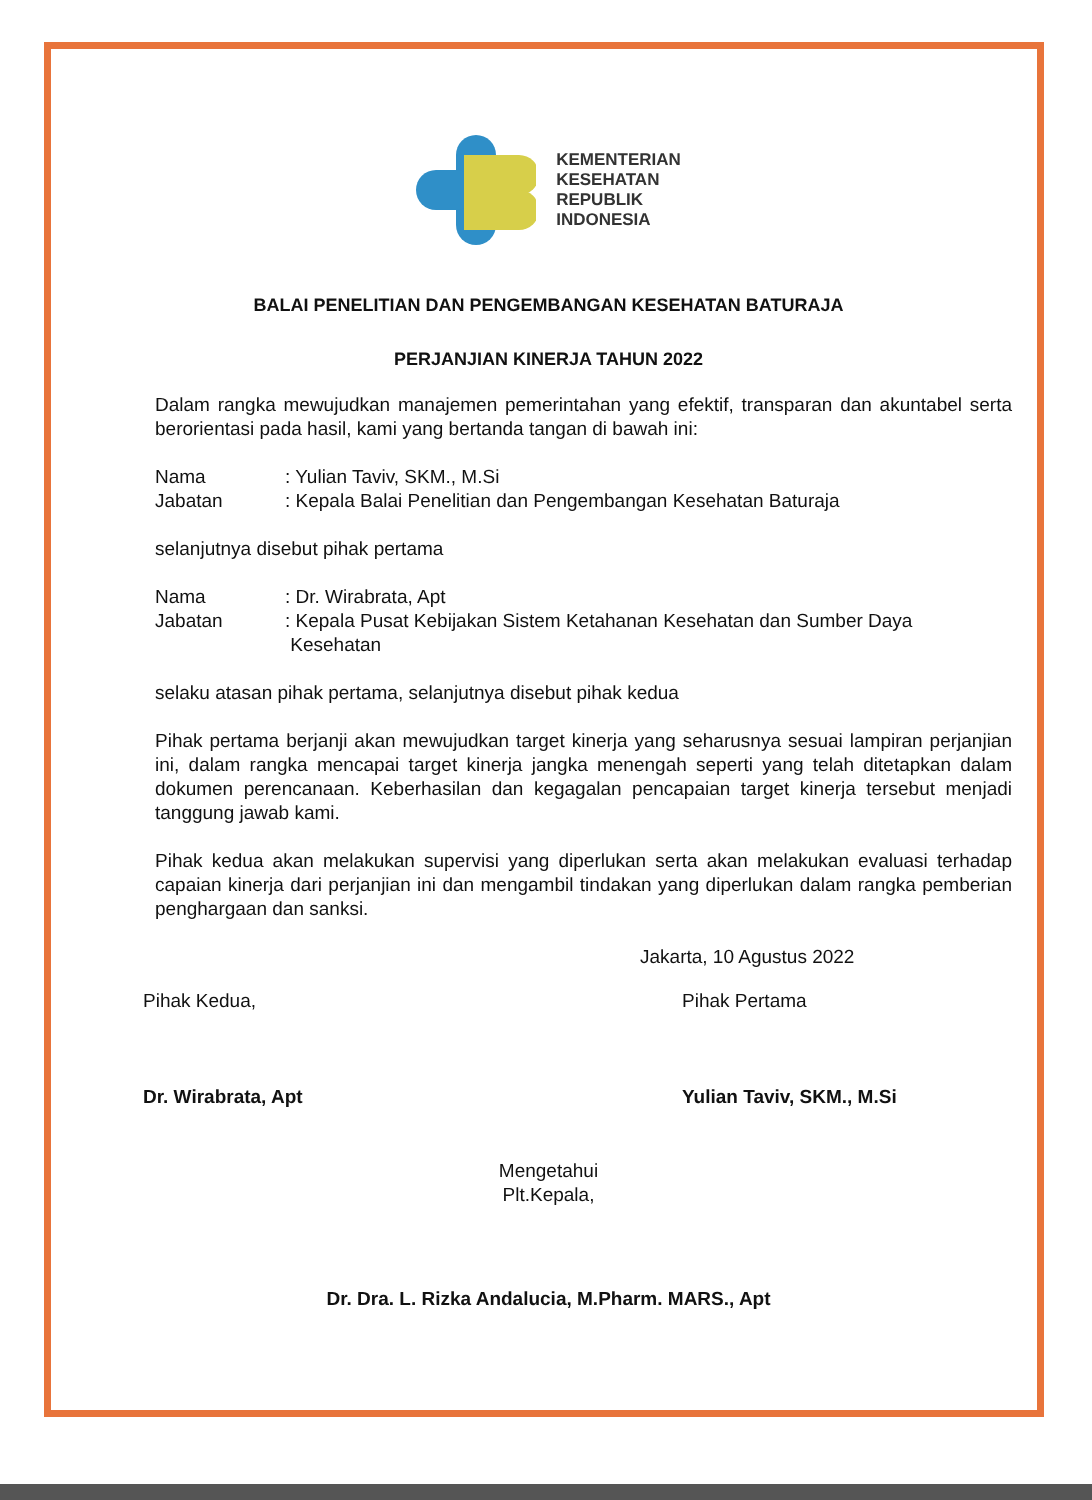KEMENTERIAN
KESEHATAN
REPUBLIK
INDONESIA
BALAI PENELITIAN DAN PENGEMBANGAN KESEHATAN BATURAJA
PERJANJIAN KINERJA TAHUN 2022
Dalam rangka mewujudkan manajemen pemerintahan yang efektif, transparan dan akuntabel serta berorientasi pada hasil, kami yang bertanda tangan di bawah ini:
| Nama | : Yulian Taviv, SKM., M.Si |
| Jabatan | : Kepala Balai Penelitian dan Pengembangan Kesehatan Baturaja |
selanjutnya disebut pihak pertama
| Nama | : Dr. Wirabrata, Apt |
| Jabatan | : Kepala Pusat Kebijakan Sistem Ketahanan Kesehatan dan Sumber Daya Kesehatan |
selaku atasan pihak pertama, selanjutnya disebut pihak kedua
Pihak pertama berjanji akan mewujudkan target kinerja yang seharusnya sesuai lampiran perjanjian ini, dalam rangka mencapai target kinerja jangka menengah seperti yang telah ditetapkan dalam dokumen perencanaan. Keberhasilan dan kegagalan pencapaian target kinerja tersebut menjadi tanggung jawab kami.
Pihak kedua akan melakukan supervisi yang diperlukan serta akan melakukan evaluasi terhadap capaian kinerja dari perjanjian ini dan mengambil tindakan yang diperlukan dalam rangka pemberian penghargaan dan sanksi.
Jakarta, 10 Agustus 2022
Pihak Kedua,
Dr. Wirabrata, Apt
Pihak Pertama
Yulian Taviv, SKM., M.Si
Mengetahui
Plt.Kepala,
Dr. Dra. L. Rizka Andalucia, M.Pharm. MARS., Apt